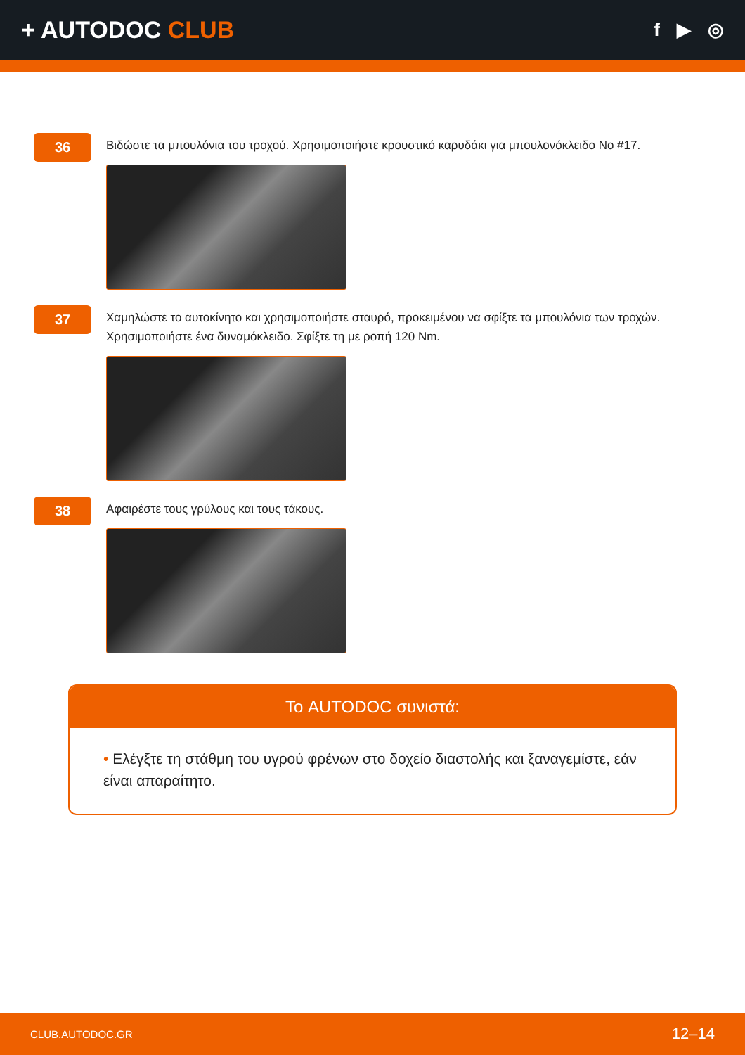+ AUTODOC CLUB
f ▶ ◎
36
Βιδώστε τα μπουλόνια του τροχού. Χρησιμοποιήστε κρουστικό καρυδάκι για μπουλονόκλειδο No #17.
37
Χαμηλώστε το αυτοκίνητο και χρησιμοποιήστε σταυρό, προκειμένου να σφίξτε τα μπουλόνια των τροχών. Χρησιμοποιήστε ένα δυναμόκλειδο. Σφίξτε τη με ροπή 120 Nm.
38
Αφαιρέστε τους γρύλους και τους τάκους.
Το AUTODOC συνιστά:
• Ελέγξτε τη στάθμη του υγρού φρένων στο δοχείο διαστολής και ξαναγεμίστε, εάν είναι απαραίτητο.
CLUB.AUTODOC.GR 12–14